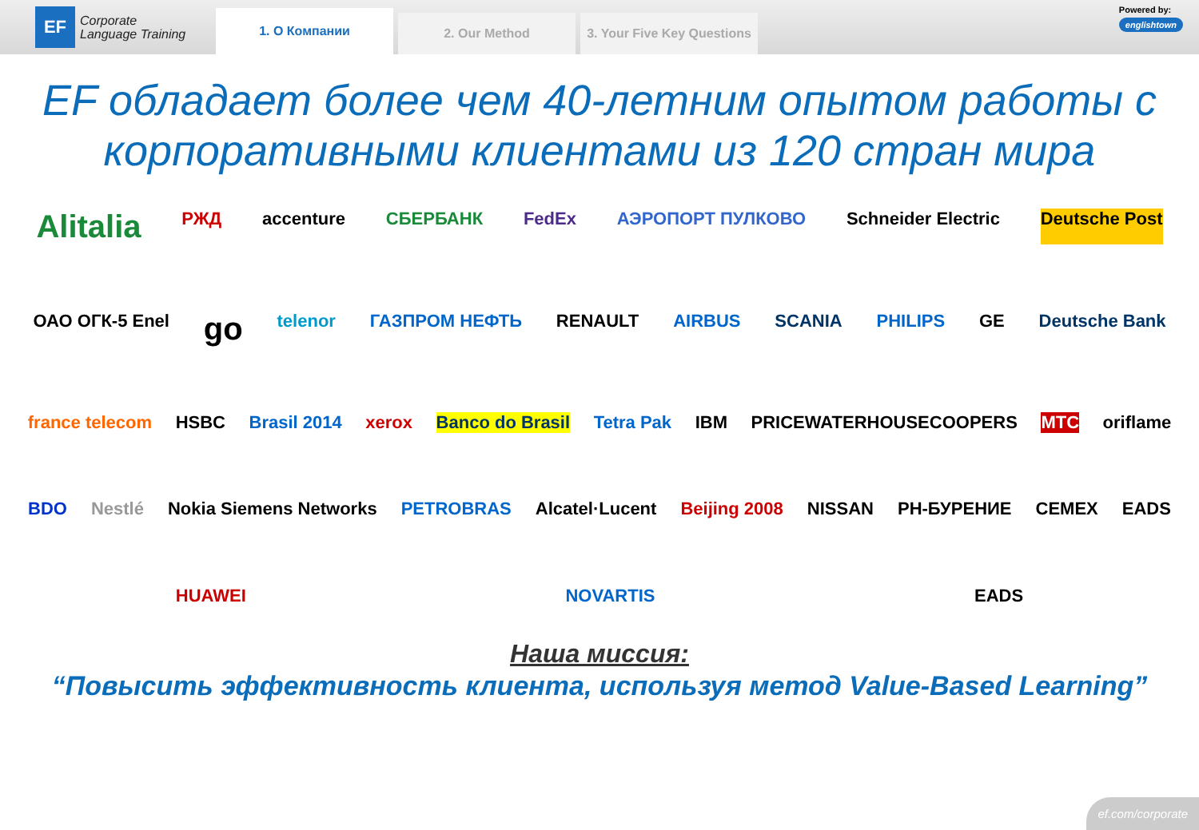EF
Corporate
Language Training
1. О Компании
2. Our Method
3. Your Five Key Questions
Powered by:
englishtown
EF обладает более чем 40-летним опытом работы с корпоративными клиентами из 120 стран мира
Alitalia РЖД accenture СБЕРБАНК FedEx АЭРОПОРТ ПУЛКОВО Schneider Electric Deutsche Post ОАО ОГК-5 Enel go telenor ГАЗПРОМ НЕФТЬ RENAULT AIRBUS SCANIA PHILIPS GE Deutsche Bank france telecom HSBC Brasil 2014 xerox Banco do Brasil Tetra Pak IBM PRICEWATERHOUSECOOPERS МТС oriflame BDO Nestlé Nokia Siemens Networks PETROBRAS Alcatel·Lucent Beijing 2008 NISSAN РН-БУРЕНИЕ CEMEX EADS HUAWEI NOVARTIS EADS
Наша миссия:
“Повысить эффективность клиента, используя метод Value-Based Learning”
ef.com/corporate